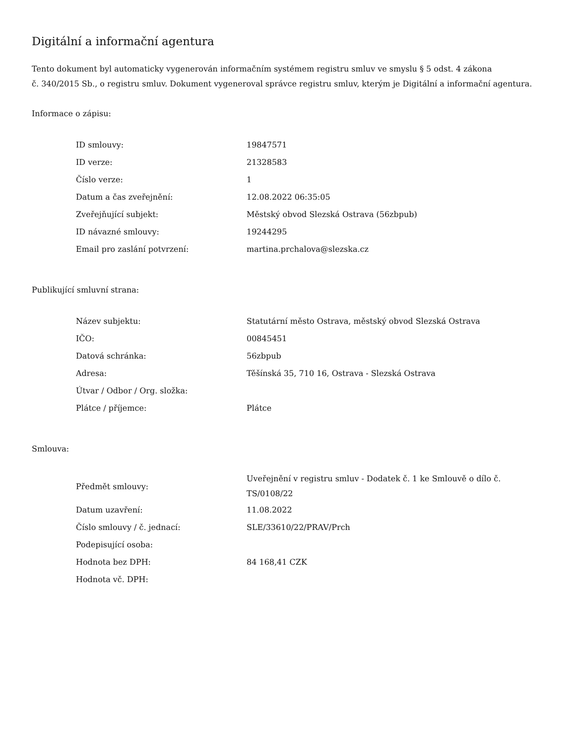Digitální a informační agentura
Tento dokument byl automaticky vygenerován informačním systémem registru smluv ve smyslu § 5 odst. 4 zákona
č. 340/2015 Sb., o registru smluv. Dokument vygeneroval správce registru smluv, kterým je Digitální a informační agentura.
Informace o zápisu:
| ID smlouvy: | 19847571 |
| ID verze: | 21328583 |
| Číslo verze: | 1 |
| Datum a čas zveřejnění: | 12.08.2022 06:35:05 |
| Zveřejňující subjekt: | Městský obvod Slezská Ostrava (56zbpub) |
| ID návazné smlouvy: | 19244295 |
| Email pro zaslání potvrzení: | martina.prchalova@slezska.cz |
Publikující smluvní strana:
| Název subjektu: | Statutární město Ostrava, městský obvod Slezská Ostrava |
| IČO: | 00845451 |
| Datová schránka: | 56zbpub |
| Adresa: | Těšínská 35, 710 16, Ostrava - Slezská Ostrava |
| Útvar / Odbor / Org. složka: | |
| Plátce / příjemce: | Plátce |
Smlouva:
| Předmět smlouvy: | Uveřejnění v registru smluv - Dodatek č. 1 ke Smlouvě o dílo č. TS/0108/22 |
| Datum uzavření: | 11.08.2022 |
| Číslo smlouvy / č. jednací: | SLE/33610/22/PRAV/Prch |
| Podepisující osoba: | |
| Hodnota bez DPH: | 84 168,41 CZK |
| Hodnota vč. DPH: | |